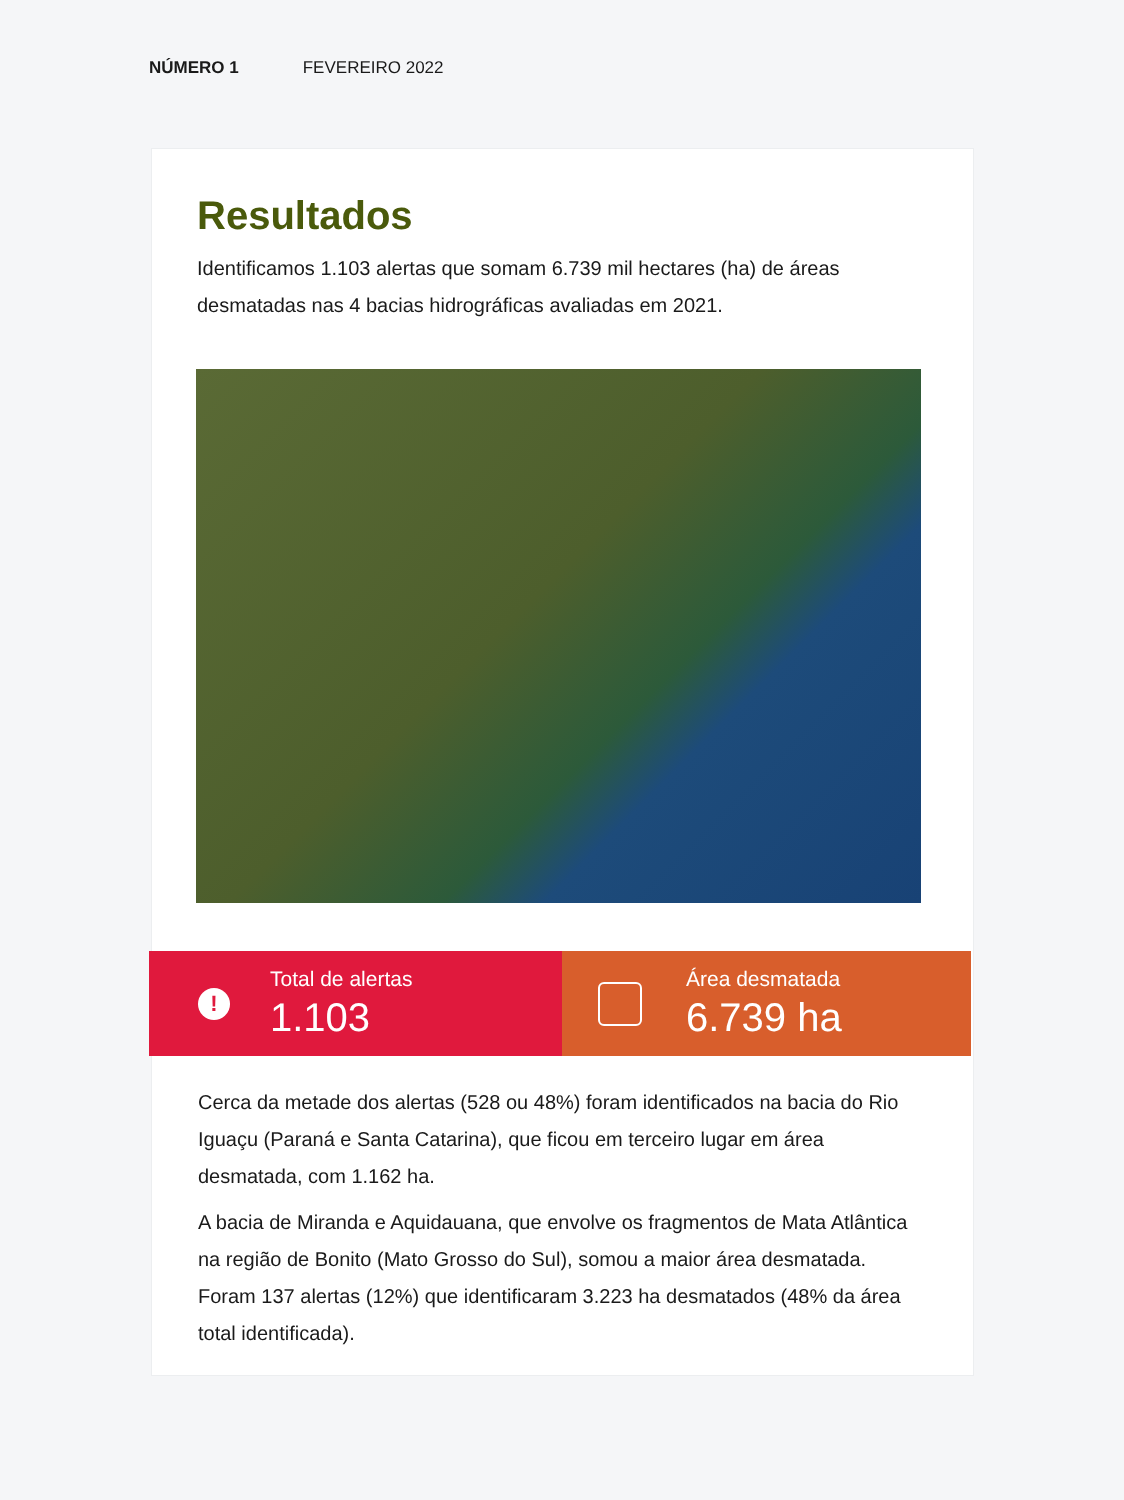NÚMERO 1 FEVEREIRO 2022
Resultados
Identificamos 1.103 alertas que somam 6.739 mil hectares (ha) de áreas desmatadas nas 4 bacias hidrográficas avaliadas em 2021.
!
Total de alertas
1.103
Área desmatada
6.739 ha
Cerca da metade dos alertas (528 ou 48%) foram identificados na bacia do Rio Iguaçu (Paraná e Santa Catarina), que ficou em terceiro lugar em área desmatada, com 1.162 ha.
A bacia de Miranda e Aquidauana, que envolve os fragmentos de Mata Atlântica na região de Bonito (Mato Grosso do Sul), somou a maior área desmatada. Foram 137 alertas (12%) que identificaram 3.223 ha desmatados (48% da área total identificada).